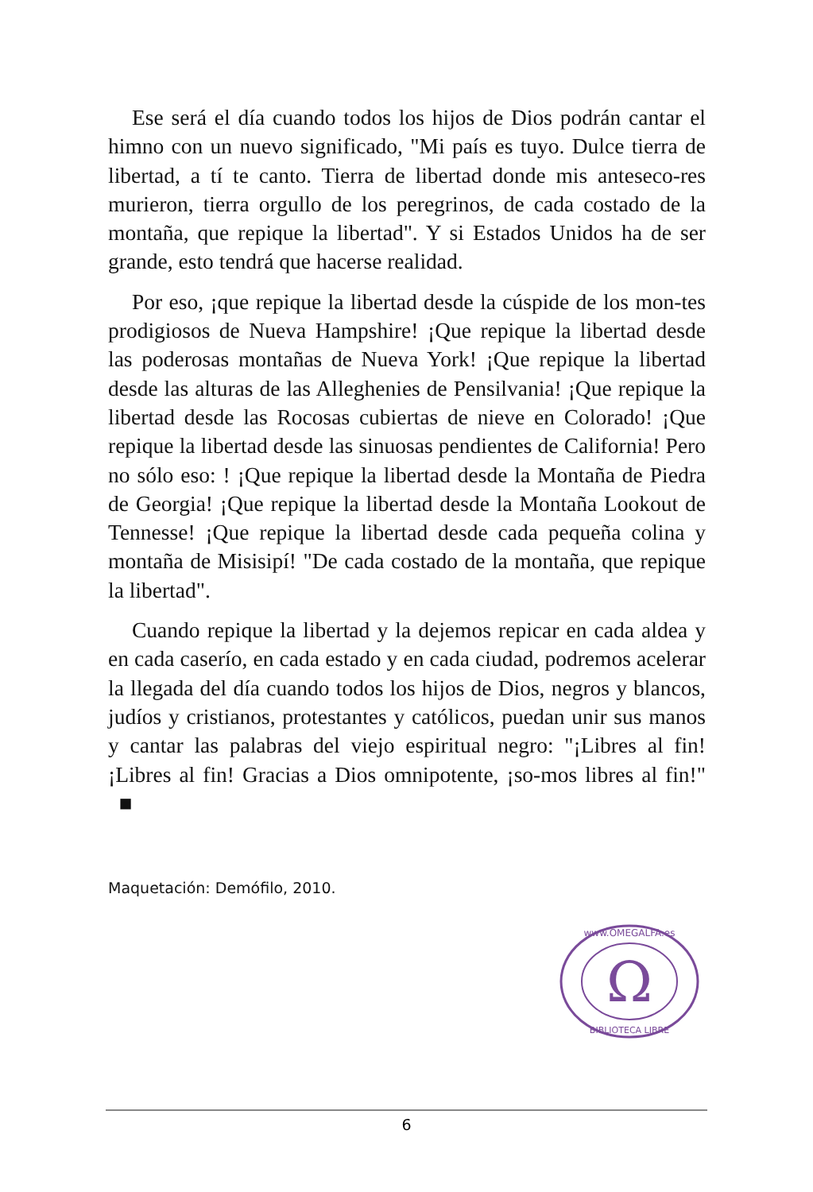Ese será el día cuando todos los hijos de Dios podrán cantar el himno con un nuevo significado, "Mi país es tuyo. Dulce tierra de libertad, a tí te canto. Tierra de libertad donde mis anteseco-res murieron, tierra orgullo de los peregrinos, de cada costado de la montaña, que repique la libertad". Y si Estados Unidos ha de ser grande, esto tendrá que hacerse realidad.
Por eso, ¡que repique la libertad desde la cúspide de los mon-tes prodigiosos de Nueva Hampshire! ¡Que repique la libertad desde las poderosas montañas de Nueva York! ¡Que repique la libertad desde las alturas de las Alleghenies de Pensilvania! ¡Que repique la libertad desde las Rocosas cubiertas de nieve en Colorado! ¡Que repique la libertad desde las sinuosas pendientes de California! Pero no sólo eso: ! ¡Que repique la libertad desde la Montaña de Piedra de Georgia! ¡Que repique la libertad desde la Montaña Lookout de Tennesse! ¡Que repique la libertad desde cada pequeña colina y montaña de Misisipí! "De cada costado de la montaña, que repique la libertad".
Cuando repique la libertad y la dejemos repicar en cada aldea y en cada caserío, en cada estado y en cada ciudad, podremos acelerar la llegada del día cuando todos los hijos de Dios, negros y blancos, judíos y cristianos, protestantes y católicos, puedan unir sus manos y cantar las palabras del viejo espiritual negro: "¡Libres al fin! ¡Libres al fin! Gracias a Dios omnipotente, ¡so-mos libres al fin!" ■
Maquetación: Demófilo, 2010.
Ω
www.OMEGALFA.es
BIBLIOTECA LIBRE
6